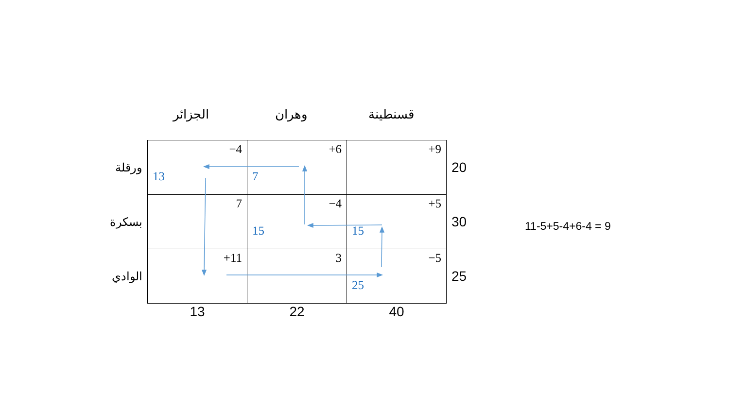الجزائر وهران قسنطينة
| ورقلة | −4 13 | +6 7 | +9 | 20 |
| بسكرة | 7 | −4 15 | +5 15 | 30 |
| الوادي | +11 | 3 | −5 25 | 25 |
| | 13 | 22 | 40 | |
11-5+5-4+6-4 = 9